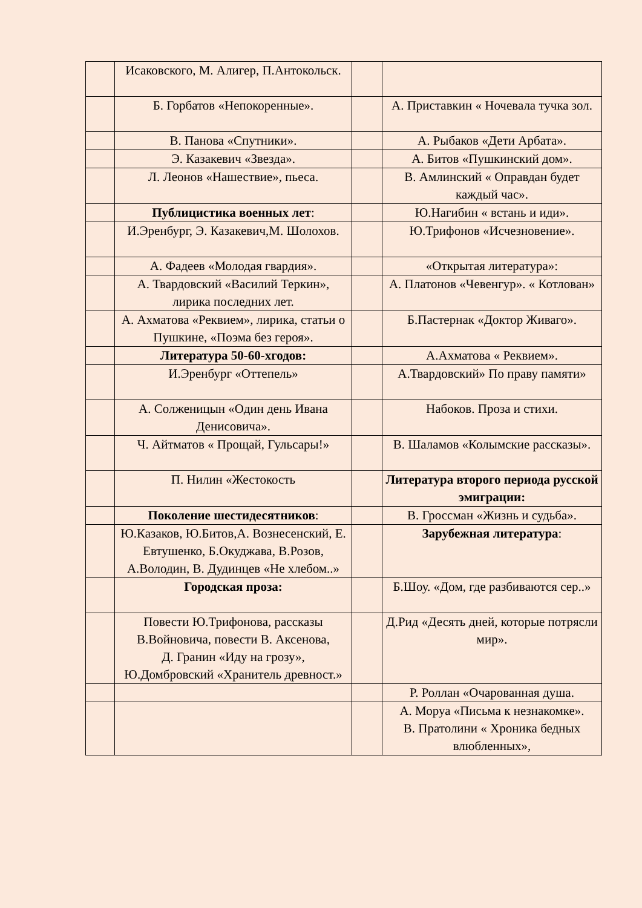| | Исаковского, М. Алигер, П.Антокольск. | | |
| | Б. Горбатов «Непокоренные». | | А. Приставкин « Ночевала тучка зол. |
| | В. Панова «Спутники». | | А. Рыбаков «Дети Арбата». |
| | Э. Казакевич «Звезда». | | А. Битов «Пушкинский дом». |
| | Л. Леонов «Нашествие», пьеса. | | В. Амлинский « Оправдан будет каждый час». |
| | Публицистика военных лет : | | Ю.Нагибин « встань и иди». |
| | И.Эренбург, Э. Казакевич,М. Шолохов. | | Ю.Трифонов «Исчезновение». |
| | А. Фадеев «Молодая гвардия». | | «Открытая литература»: |
| | А. Твардовский «Василий Теркин», лирика последних лет. | | А. Платонов «Чевенгур». « Котлован» |
| | А. Ахматова «Реквием», лирика, статьи о Пушкине, «Поэма без героя». | | Б.Пастернак «Доктор Живаго». |
| | Литература 50-60-хгодов: | | А.Ахматова « Реквием». |
| | И.Эренбург «Оттепель» | | А.Твардовский» По праву памяти» |
| | А. Солженицын «Один день Ивана Денисовича». | | Набоков. Проза и стихи. |
| | Ч. Айтматов « Прощай, Гульсары!» | | В. Шаламов «Колымские рассказы». |
| | П. Нилин «Жестокость | | Литература второго периода русской эмиграции: |
| | Поколение шестидесятников : | | В. Гроссман «Жизнь и судьба». |
| | Ю.Казаков, Ю.Битов,А. Вознесенский, Е. Евтушенко, Б.Окуджава, В.Розов, А.Володин, В. Дудинцев «Не хлебом..» | | Зарубежная литература : |
| | Городская проза: | | Б.Шоу. «Дом, где разбиваются сер..» |
| | Повести Ю.Трифонова, рассказы В.Войновича, повести В. Аксенова, Д. Гранин «Иду на грозу», Ю.Домбровский «Хранитель древност.» | | Д.Рид «Десять дней, которые потрясли мир». |
| | | | Р. Роллан «Очарованная душа. |
| | | | А. Моруа «Письма к незнакомке». В. Пратолини « Хроника бедных влюбленных», |